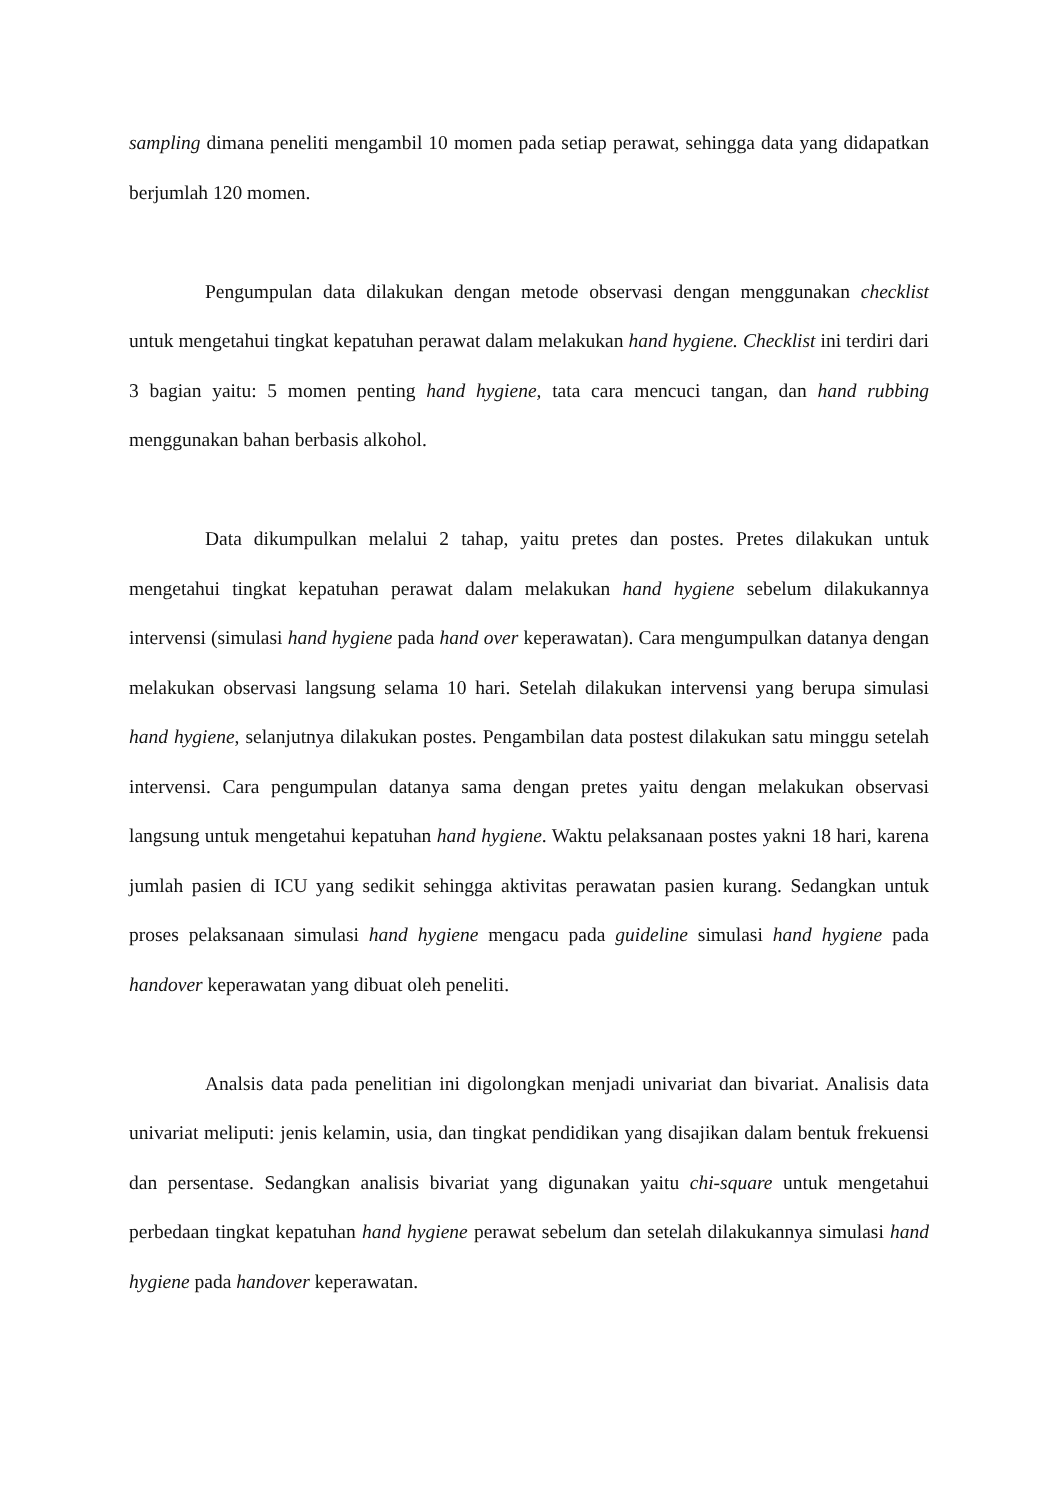sampling dimana peneliti mengambil 10 momen pada setiap perawat, sehingga data yang didapatkan berjumlah 120 momen.
Pengumpulan data dilakukan dengan metode observasi dengan menggunakan checklist untuk mengetahui tingkat kepatuhan perawat dalam melakukan hand hygiene. Checklist ini terdiri dari 3 bagian yaitu: 5 momen penting hand hygiene, tata cara mencuci tangan, dan hand rubbing menggunakan bahan berbasis alkohol.
Data dikumpulkan melalui 2 tahap, yaitu pretes dan postes. Pretes dilakukan untuk mengetahui tingkat kepatuhan perawat dalam melakukan hand hygiene sebelum dilakukannya intervensi (simulasi hand hygiene pada hand over keperawatan). Cara mengumpulkan datanya dengan melakukan observasi langsung selama 10 hari. Setelah dilakukan intervensi yang berupa simulasi hand hygiene, selanjutnya dilakukan postes. Pengambilan data postest dilakukan satu minggu setelah intervensi. Cara pengumpulan datanya sama dengan pretes yaitu dengan melakukan observasi langsung untuk mengetahui kepatuhan hand hygiene. Waktu pelaksanaan postes yakni 18 hari, karena jumlah pasien di ICU yang sedikit sehingga aktivitas perawatan pasien kurang. Sedangkan untuk proses pelaksanaan simulasi hand hygiene mengacu pada guideline simulasi hand hygiene pada handover keperawatan yang dibuat oleh peneliti.
Analsis data pada penelitian ini digolongkan menjadi univariat dan bivariat. Analisis data univariat meliputi: jenis kelamin, usia, dan tingkat pendidikan yang disajikan dalam bentuk frekuensi dan persentase. Sedangkan analisis bivariat yang digunakan yaitu chi-square untuk mengetahui perbedaan tingkat kepatuhan hand hygiene perawat sebelum dan setelah dilakukannya simulasi hand hygiene pada handover keperawatan.